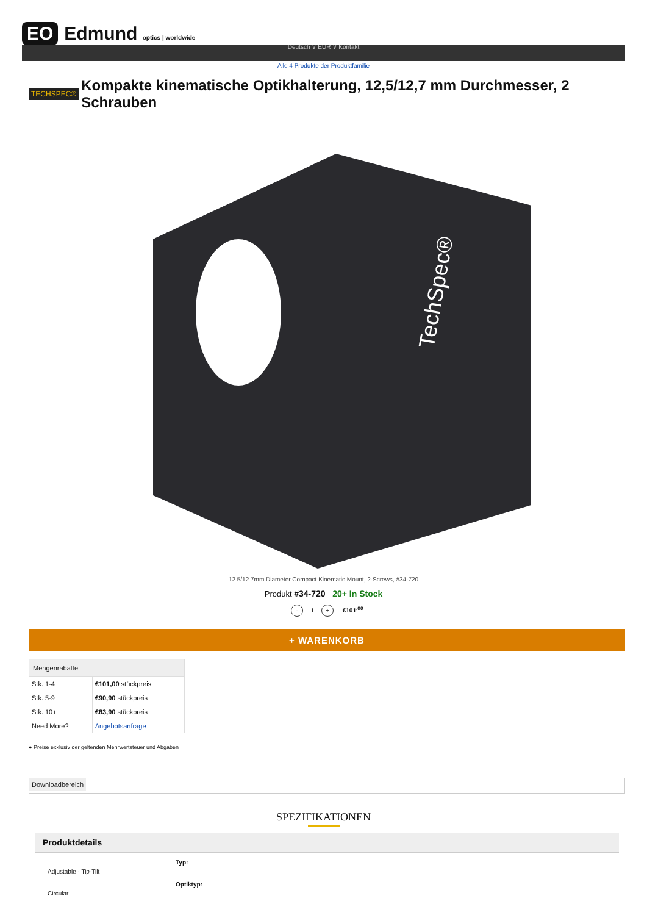EO Edmund optics | worldwide
Deutsch ∨ EUR ∨ Kontakt
Alle 4 Produkte der Produktfamilie
TECHSPEC® Kompakte kinematische Optikhalterung, 12,5/12,7 mm Durchmesser, 2 Schrauben
TechSpec®
12.5/12.7mm Diameter Compact Kinematic Mount, 2-Screws, #34-720
Produkt #34-720 20+ In Stock
- 1 + €101<sup>,00</sup>
+ WARENKORB
| Mengenrabatte | |
| --- | --- |
| Stk. 1-4 | €101,00 stückpreis |
| Stk. 5-9 | €90,90 stückpreis |
| Stk. 10+ | €83,90 stückpreis |
| Need More? | Angebotsanfrage |
● Preise exklusiv der geltenden Mehrwertsteuer und Abgaben
Downloadbereich
SPEZIFIKATIONEN
Produktdetails
Typ:
Adjustable - Tip-Tilt
Optiktyp:
Circular